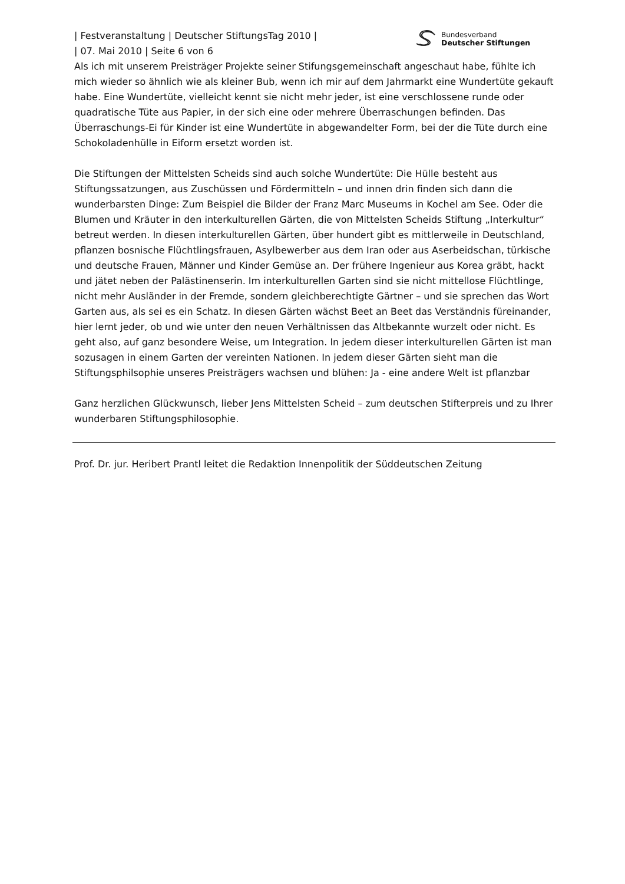Bundesverband
Deutscher Stiftungen
| Festveranstaltung | Deutscher StiftungsTag 2010 |
| 07. Mai 2010 | Seite 6 von 6
Als ich mit unserem Preisträger Projekte seiner Stifungsgemeinschaft angeschaut habe, fühlte ich mich wieder so ähnlich wie als kleiner Bub, wenn ich mir auf dem Jahrmarkt eine Wundertüte gekauft habe. Eine Wundertüte, vielleicht kennt sie nicht mehr jeder, ist eine verschlossene runde oder quadratische Tüte aus Papier, in der sich eine oder mehrere Überraschungen befinden. Das Überraschungs-Ei für Kinder ist eine Wundertüte in abgewandelter Form, bei der die Tüte durch eine Schokoladenhülle in Eiform ersetzt worden ist.
Die Stiftungen der Mittelsten Scheids sind auch solche Wundertüte: Die Hülle besteht aus Stiftungssatzungen, aus Zuschüssen und Fördermitteln – und innen drin finden sich dann die wunderbarsten Dinge: Zum Beispiel die Bilder der Franz Marc Museums in Kochel am See. Oder die Blumen und Kräuter in den interkulturellen Gärten, die von Mittelsten Scheids Stiftung „Interkultur“ betreut werden. In diesen interkulturellen Gärten, über hundert gibt es mittlerweile in Deutschland, pflanzen bosnische Flüchtlingsfrauen, Asylbewerber aus dem Iran oder aus Aserbeidschan, türkische und deutsche Frauen, Männer und Kinder Gemüse an. Der frühere Ingenieur aus Korea gräbt, hackt und jätet neben der Palästinenserin. Im interkulturellen Garten sind sie nicht mittellose Flüchtlinge, nicht mehr Ausländer in der Fremde, sondern gleichberechtigte Gärtner – und sie sprechen das Wort Garten aus, als sei es ein Schatz. In diesen Gärten wächst Beet an Beet das Verständnis füreinander, hier lernt jeder, ob und wie unter den neuen Verhältnissen das Altbekannte wurzelt oder nicht. Es geht also, auf ganz besondere Weise, um Integration. In jedem dieser interkulturellen Gärten ist man sozusagen in einem Garten der vereinten Nationen. In jedem dieser Gärten sieht man die Stiftungsphilsophie unseres Preisträgers wachsen und blühen: Ja - eine andere Welt ist pflanzbar
Ganz herzlichen Glückwunsch, lieber Jens Mittelsten Scheid – zum deutschen Stifterpreis und zu Ihrer wunderbaren Stiftungsphilosophie.
Prof. Dr. jur. Heribert Prantl leitet die Redaktion Innenpolitik der Süddeutschen Zeitung